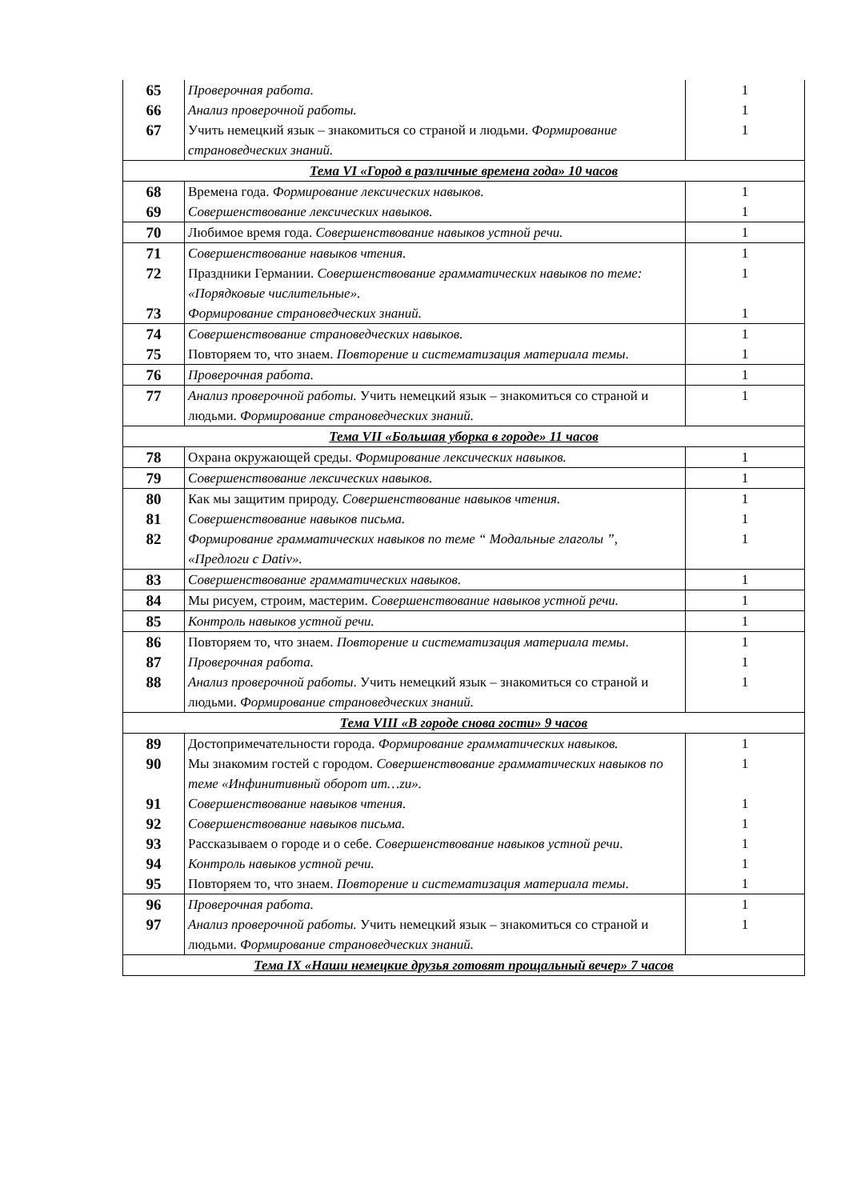| 65 | Проверочная работа. | 1 |
| 66 | Анализ проверочной работы. | 1 |
| 67 | Учить немецкий язык – знакомиться со страной и людьми. Формирование страноведческих знаний. | 1 |
| Тема VI «Город в различные времена года» 10 часов | | |
| 68 | Времена года. Формирование лексических навыков. | 1 |
| 69 | Совершенствование лексических навыков. | 1 |
| 70 | Любимое время года. Совершенствование навыков устной речи. | 1 |
| 71 | Совершенствование навыков чтения. | 1 |
| 72 | Праздники Германии. Совершенствование грамматических навыков по теме: «Порядковые числительные». | 1 |
| 73 | Формирование страноведческих знаний. | 1 |
| 74 | Совершенствование страноведческих навыков. | 1 |
| 75 | Повторяем то, что знаем. Повторение и систематизация материала темы . | 1 |
| 76 | Проверочная работа. | 1 |
| 77 | Анализ проверочной работы. Учить немецкий язык – знакомиться со страной и людьми. Формирование страноведческих знаний. | 1 |
| Тема VII «Большая уборка в городе» 11 часов | | |
| 78 | Охрана окружающей среды. Формирование лексических навыков. | 1 |
| 79 | Совершенствование лексических навыков. | 1 |
| 80 | Как мы защитим природу. Совершенствование навыков чтения. | 1 |
| 81 | Совершенствование навыков письма. | 1 |
| 82 | Формирование грамматических навыков по теме “ Модальные глаголы ”, «Предлоги с Dativ». | 1 |
| 83 | Совершенствование грамматических навыков. | 1 |
| 84 | Мы рисуем, строим, мастерим. Совершенствование навыков устной речи. | 1 |
| 85 | Контроль навыков устной речи. | 1 |
| 86 | Повторяем то, что знаем. Повторение и систематизация материала темы . | 1 |
| 87 | Проверочная работа. | 1 |
| 88 | Анализ проверочной работы . Учить немецкий язык – знакомиться со страной и людьми. Формирование страноведческих знаний. | 1 |
| Тема VIII «В городе снова гости» 9 часов | | |
| 89 | Достопримечательности города. Формирование грамматических навыков. | 1 |
| 90 | Мы знакомим гостей с городом. Совершенствование грамматических навыков по теме «Инфинитивный оборот um…zu». | 1 |
| 91 | Совершенствование навыков чтения. | 1 |
| 92 | Совершенствование навыков письма. | 1 |
| 93 | Рассказываем о городе и о себе. Совершенствование навыков устной речи . | 1 |
| 94 | Контроль навыков устной речи. | 1 |
| 95 | Повторяем то, что знаем. Повторение и систематизация материала темы . | 1 |
| 96 | Проверочная работа. | 1 |
| 97 | Анализ проверочной работы. Учить немецкий язык – знакомиться со страной и людьми. Формирование страноведческих знаний. | 1 |
| Тема IX «Наши немецкие друзья готовят прощальный вечер» 7 часов | | |